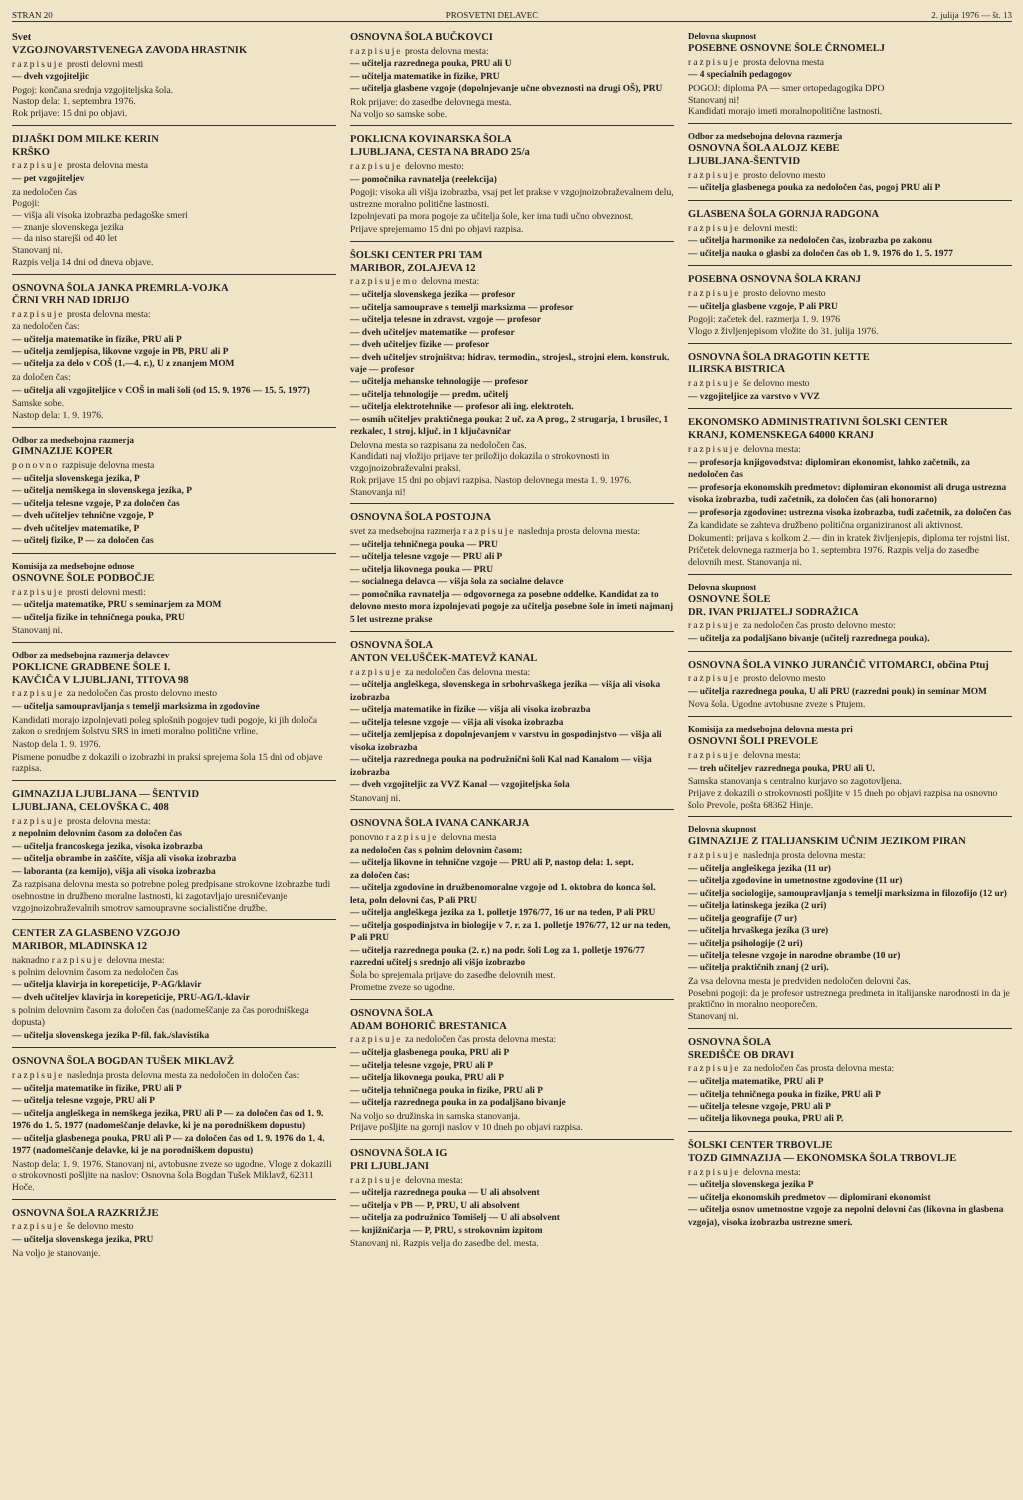STRAN 20 PROSVETNI DELAVEC 2. julija 1976 — št. 13
Svet
VZGOJNOVARSTVENEGA ZAVODA HRASTNIK
razpisuje prosti delovni mesti
— dveh vzgojiteljic
Pogoj: končana srednja vzgojiteljska šola.
Nastop dela: 1. septembra 1976.
Rok prijave: 15 dni po objavi.
DIJAŠKI DOM MILKE KERIN
KRŠKO
razpisuje prosta delovna mesta
— pet vzgojiteljev
za nedoločen čas
Pogoji:
— višja ali visoka izobrazba pedagoške smeri
— znanje slovenskega jezika
— da niso starejši od 40 let
Stanovanj ni.
Razpis velja 14 dni od dneva objave.
OSNOVNA ŠOLA JANKA PREMRLA-VOJKA
ČRNI VRH NAD IDRIJO
razpisuje prosta delovna mesta:
za nedoločen čas:
— učitelja matematike in fizike, PRU ali P
— učitelja zemljepisa, likovne vzgoje in PB, PRU ali P
— učitelja za delo v COŠ (1.—4. r.), U z znanjem MOM
za določen čas:
— učitelja ali vzgojiteljice v COŠ in mali šoli (od 15. 9. 1976 — 15. 5. 1977)
Samske sobe.
Nastop dela: 1. 9. 1976.
Odbor za medsebojna razmerja
GIMNAZIJE KOPER
ponovno razpisuje delovna mesta
— učitelja slovenskega jezika, P
— učitelja nemškega in slovenskega jezika, P
— učitelja telesne vzgoje, P za določen čas
— dveh učiteljev tehnične vzgoje, P
— dveh učiteljev matematike, P
— učitelj fizike, P — za določen čas
Komisija za medsebojne odnose
OSNOVNE ŠOLE PODBOČJE
razpisuje prosti delovni mesti:
— učitelja matematike, PRU s seminarjem za MOM
— učitelja fizike in tehničnega pouka, PRU
Stanovanj ni.
Odbor za medsebojna razmerja delavcev
POKLICNE GRADBENE ŠOLE I.
KAVČIČA V LJUBLJANI, TITOVA 98
razpisuje za nedoločen čas prosto delovno mesto
— učitelja samoupravljanja s temelji marksizma in zgodovine
Kandidati morajo izpolnjevati poleg splošnih pogojev tudi pogoje, ki jih določa zakon o srednjem šolstvu SRS in imeti moralno politične vrline.
Nastop dela 1. 9. 1976.
Pismene ponudbe z dokazili o izobrazbi in praksi sprejema šola 15 dni od objave razpisa.
GIMNAZIJA LJUBLJANA — ŠENTVID
LJUBLJANA, CELOVŠKA C. 408
razpisuje prosta delovna mesta:
z nepolnim delovnim časom za določen čas
— učitelja francoskega jezika, visoka izobrazba
— učitelja obrambe in zaščite, višja ali visoka izobrazba
— laboranta (za kemijo), višja ali visoka izobrazba
Za razpisana delovna mesta so potrebne poleg predpisane strokovne izobrazbe tudi osebnostne in družbeno moralne lastnosti, ki zagotavljajo uresničevanje vzgojnoizobraževalnih smotrov samoupravne socialistične družbe.
CENTER ZA GLASBENO VZGOJO
MARIBOR, MLADINSKA 12
naknadno razpisuje delovna mesta:
s polnim delovnim časom za nedoločen čas
— učitelja klavirja in korepeticije, P-AG/klavir
— dveh učiteljev klavirja in korepeticije, PRU-AG/I.-klavir
s polnim delovnim časom za določen čas (nadomeščanje za čas porodniškega dopusta)
— učitelja slovenskega jezika P-fil. fak./slavistika
OSNOVNA ŠOLA BOGDAN TUŠEK MIKLAVŽ
razpisuje naslednja prosta delovna mesta za nedoločen in določen čas:
— učitelja matematike in fizike, PRU ali P
— učitelja telesne vzgoje, PRU ali P
— učitelja angleškega in nemškega jezika, PRU ali P — za določen čas od 1. 9. 1976 do 1. 5. 1977 (nadomeščanje delavke, ki je na porodniškem dopustu)
— učitelja glasbenega pouka, PRU ali P — za določen čas od 1. 9. 1976 do 1. 4. 1977 (nadomeščanje delavke, ki je na porodniškem dopustu)
Nastop dela: 1. 9. 1976. Stanovanj ni, avtobusne zveze so ugodne. Vloge z dokazili o strokovnosti pošljite na naslov: Osnovna šola Bogdan Tušek Miklavž, 62311 Hoče.
OSNOVNA ŠOLA RAZKRIŽJE
razpisuje še delovno mesto
— učitelja slovenskega jezika, PRU
Na voljo je stanovanje.
OSNOVNA ŠOLA BUČKOVCI
razpisuje prosta delovna mesta:
— učitelja razrednega pouka, PRU ali U
— učitelja matematike in fizike, PRU
— učitelja glasbene vzgoje (dopolnjevanje učne obveznosti na drugi OŠ), PRU
Rok prijave: do zasedbe delovnega mesta.
Na voljo so samske sobe.
POKLICNA KOVINARSKA ŠOLA
LJUBLJANA, CESTA NA BRADO 25/a
razpisuje delovno mesto:
— pomočnika ravnatelja (reelekcija)
Pogoji: visoka ali višja izobrazba, vsaj pet let prakse v vzgojnoizobraževalnem delu, ustrezne moralno politične lastnosti.
Izpolnjevati pa mora pogoje za učitelja šole, ker ima tudi učno obveznost.
Prijave sprejemamo 15 dni po objavi razpisa.
ŠOLSKI CENTER PRI TAM
MARIBOR, ZOLAJEVA 12
razpisujemo delovna mesta:
— učitelja slovenskega jezika — profesor
— učitelja samouprave s temelji marksizma — profesor
— učitelja telesne in zdravst. vzgoje — profesor
— dveh učiteljev matematike — profesor
— dveh učiteljev fizike — profesor
— dveh učiteljev strojništva: hidrav. termodin., strojesl., strojni elem. konstruk. vaje — profesor
— učitelja mehanske tehnologije — profesor
— učitelja tehnologije — predm. učitelj
— učitelja elektrotehnike — profesor ali ing. elektroteh.
— osmih učiteljev praktičnega pouka: 2 uč. za A prog., 2 strugarja, 1 brusilec, 1 rezkalec, 1 stroj. ključ. in 1 ključavničar
Delovna mesta so razpisana za nedoločen čas.
Kandidati naj vložijo prijave ter priložijo dokazila o strokovnosti in vzgojnoizobraževalni praksi.
Rok prijave 15 dni po objavi razpisa. Nastop delovnega mesta 1. 9. 1976.
Stanovanja ni!
OSNOVNA ŠOLA POSTOJNA
svet za medsebojna razmerja razpisuje naslednja prosta delovna mesta:
— učitelja tehničnega pouka — PRU
— učitelja telesne vzgoje — PRU ali P
— učitelja likovnega pouka — PRU
— socialnega delavca — višja šola za socialne delavce
— pomočnika ravnatelja — odgovornega za posebne oddelke. Kandidat za to delovno mesto mora izpolnjevati pogoje za učitelja posebne šole in imeti najmanj 5 let ustrezne prakse
OSNOVNA ŠOLA
ANTON VELUŠČEK-MATEVŽ KANAL
razpisuje za nedoločen čas delovna mesta:
— učitelja angleškega, slovenskega in srbohrvaškega jezika — višja ali visoka izobrazba
— učitelja matematike in fizike — višja ali visoka izobrazba
— učitelja telesne vzgoje — višja ali visoka izobrazba
— učitelja zemljepisa z dopolnjevanjem v varstvu in gospodinjstvo — višja ali visoka izobrazba
— učitelja razrednega pouka na podružnični šoli Kal nad Kanalom — višja izobrazba
— dveh vzgojiteljic za VVZ Kanal — vzgojiteljska šola
Stanovanj ni.
OSNOVNA ŠOLA IVANA CANKARJA
ponovno razpisuje delovna mesta
za nedoločen čas s polnim delovnim časom:
— učitelja likovne in tehnične vzgoje — PRU ali P, nastop dela: 1. sept.
za določen čas:
— učitelja zgodovine in družbenomoralne vzgoje od 1. oktobra do konca šol. leta, poln delovni čas, P ali PRU
— učitelja angleškega jezika za 1. polletje 1976/77, 16 ur na teden, P ali PRU
— učitelja gospodinjstva in biologije v 7. r. za 1. polletje 1976/77, 12 ur na teden, P ali PRU
— učitelja razrednega pouka (2. r.) na podr. šoli Log za 1. polletje 1976/77 razredni učitelj s srednjo ali višjo izobrazbo
Šola bo sprejemala prijave do zasedbe delovnih mest.
Prometne zveze so ugodne.
OSNOVNA ŠOLA
ADAM BOHORIČ BRESTANICA
razpisuje za nedoločen čas prosta delovna mesta:
— učitelja glasbenega pouka, PRU ali P
— učitelja telesne vzgoje, PRU ali P
— učitelja likovnega pouka, PRU ali P
— učitelja tehničnega pouka in fizike, PRU ali P
— učitelja razrednega pouka in za podaljšano bivanje
Na voljo so družinska in samska stanovanja.
Prijave pošljite na gornji naslov v 10 dneh po objavi razpisa.
OSNOVNA ŠOLA IG
PRI LJUBLJANI
razpisuje delovna mesta:
— učitelja razrednega pouka — U ali absolvent
— učitelja v PB — P, PRU, U ali absolvent
— učitelja za podružnico Tomišelj — U ali absolvent
— knjižničarja — P, PRU, s strokovnim izpitom
Stanovanj ni. Razpis velja do zasedbe del. mesta.
Delovna skupnost
POSEBNE OSNOVNE ŠOLE ČRNOMELJ
razpisuje prosta delovna mesta
— 4 specialnih pedagogov
POGOJ: diploma PA — smer ortopedagogika DPO
Stanovanj ni!
Kandidati morajo imeti moralnopolitične lastnosti.
Odbor za medsebojna delovna razmerja
OSNOVNA ŠOLA ALOJZ KEBE
LJUBLJANA-ŠENTVID
razpisuje prosto delovno mesto
— učitelja glasbenega pouka za nedoločen čas, pogoj PRU ali P
GLASBENA ŠOLA GORNJA RADGONA
razpisuje delovni mesti:
— učitelja harmonike za nedoločen čas, izobrazba po zakonu
— učitelja nauka o glasbi za določen čas ob 1. 9. 1976 do 1. 5. 1977
POSEBNA OSNOVNA ŠOLA KRANJ
razpisuje prosto delovno mesto
— učitelja glasbene vzgoje, P ali PRU
Pogoji: začetek del. razmerja 1. 9. 1976
Vlogo z življenjepisom vložite do 31. julija 1976.
OSNOVNA ŠOLA DRAGOTIN KETTE
ILIRSKA BISTRICA
razpisuje še delovno mesto
— vzgojiteljice za varstvo v VVZ
EKONOMSKO ADMINISTRATIVNI ŠOLSKI CENTER
KRANJ, KOMENSKEGA 64000 KRANJ
razpisuje delovna mesta:
— profesorja knjigovodstva: diplomiran ekonomist, lahko začetnik, za nedoločen čas
— profesorja ekonomskih predmetov: diplomiran ekonomist ali druga ustrezna visoka izobrazba, tudi začetnik, za določen čas (ali honorarno)
— profesorja zgodovine: ustrezna visoka izobrazba, tudi začetnik, za določen čas
Za kandidate se zahteva družbeno politična organiziranost ali aktivnost.
Dokumenti: prijava s kolkom 2.— din in kratek življenjepis, diploma ter rojstni list.
Pričetek delovnega razmerja bo 1. septembra 1976. Razpis velja do zasedbe delovnih mest. Stanovanja ni.
Delovna skupnost
OSNOVNE ŠOLE
DR. IVAN PRIJATELJ SODRAŽICA
razpisuje za nedoločen čas prosto delovno mesto:
— učitelja za podaljšano bivanje (učitelj razrednega pouka).
OSNOVNA ŠOLA VINKO JURANČIČ VITOMARCI, občina Ptuj
razpisuje prosto delovno mesto
— učitelja razrednega pouka, U ali PRU (razredni pouk) in seminar MOM
Nova šola. Ugodne avtobusne zveze s Ptujem.
Komisija za medsebojna delovna mesta pri
OSNOVNI ŠOLI PREVOLE
razpisuje delovna mesta:
— treh učiteljev razrednega pouka, PRU ali U.
Samska stanovanja s centralno kurjavo so zagotovljena.
Prijave z dokazili o strokovnosti pošljite v 15 dneh po objavi razpisa na osnovno šolo Prevole, pošta 68362 Hinje.
Delovna skupnost
GIMNAZIJE Z ITALIJANSKIM UČNIM JEZIKOM PIRAN
razpisuje naslednja prosta delovna mesta:
— učitelja angleškega jezika (11 ur)
— učitelja zgodovine in umetnostne zgodovine (11 ur)
— učitelja sociologije, samoupravljanja s temelji marksizma in filozofijo (12 ur)
— učitelja latinskega jezika (2 uri)
— učitelja geografije (7 ur)
— učitelja hrvaškega jezika (3 ure)
— učitelja psihologije (2 uri)
— učitelja telesne vzgoje in narodne obrambe (10 ur)
— učitelja praktičnih znanj (2 uri).
Za vsa delovna mesta je predviden nedoločen delovni čas.
Posebni pogoji: da je profesor ustreznega predmeta in italijanske narodnosti in da je praktično in moralno neoporečen.
Stanovanj ni.
OSNOVNA ŠOLA
SREDIŠČE OB DRAVI
razpisuje za nedoločen čas prosta delovna mesta:
— učitelja matematike, PRU ali P
— učitelja tehničnega pouka in fizike, PRU ali P
— učitelja telesne vzgoje, PRU ali P
— učitelja likovnega pouka, PRU ali P.
ŠOLSKI CENTER TRBOVLJE
TOZD GIMNAZIJA — EKONOMSKA ŠOLA TRBOVLJE
razpisuje delovna mesta:
— učitelja slovenskega jezika P
— učitelja ekonomskih predmetov — diplomirani ekonomist
— učitelja osnov umetnostne vzgoje za nepolni delovni čas (likovna in glasbena vzgoja), visoka izobrazba ustrezne smeri.